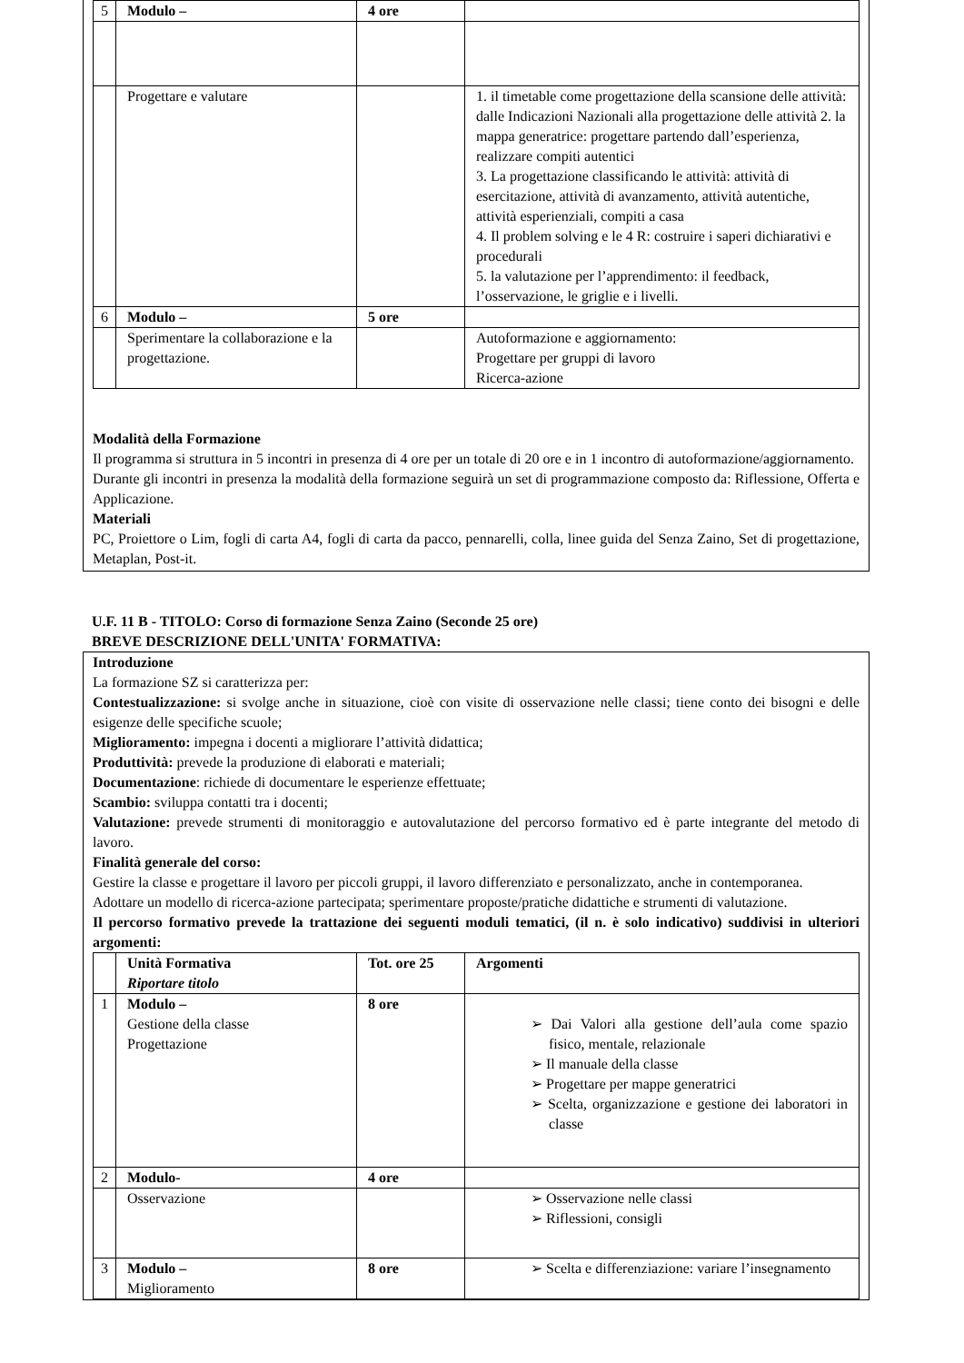| 5 | Modulo – | 4 ore | |
| | Progettare e valutare | | 1. il timetable come progettazione della scansione delle attività: dalle Indicazioni Nazionali alla progettazione delle attività 2. la mappa generatrice: progettare partendo dall’esperienza, realizzare compiti autentici 3. La progettazione classificando le attività: attività di esercitazione, attività di avanzamento, attività autentiche, attività esperienziali, compiti a casa 4. Il problem solving e le 4 R: costruire i saperi dichiarativi e procedurali 5. la valutazione per l’apprendimento: il feedback, l’osservazione, le griglie e i livelli. |
| 6 | Modulo – | 5 ore | |
| | Sperimentare la collaborazione e la progettazione. | | Autoformazione e aggiornamento: Progettare per gruppi di lavoro Ricerca-azione |
Modalità della Formazione
Il programma si struttura in 5 incontri in presenza di 4 ore per un totale di 20 ore e in 1 incontro di autoformazione/aggiornamento.
Durante gli incontri in presenza la modalità della formazione seguirà un set di programmazione composto da: Riflessione, Offerta e Applicazione.
Materiali
PC, Proiettore o Lim, fogli di carta A4, fogli di carta da pacco, pennarelli, colla, linee guida del Senza Zaino, Set di progettazione, Metaplan, Post-it.
U.F. 11 B - TITOLO: Corso di formazione Senza Zaino (Seconde 25 ore)
BREVE DESCRIZIONE DELL'UNITA' FORMATIVA:
Introduzione
La formazione SZ si caratterizza per:
Contestualizzazione: si svolge anche in situazione, cioè con visite di osservazione nelle classi; tiene conto dei bisogni e delle esigenze delle specifiche scuole;
Miglioramento: impegna i docenti a migliorare l’attività didattica;
Produttività: prevede la produzione di elaborati e materiali;
Documentazione: richiede di documentare le esperienze effettuate;
Scambio: sviluppa contatti tra i docenti;
Valutazione: prevede strumenti di monitoraggio e autovalutazione del percorso formativo ed è parte integrante del metodo di lavoro.
Finalità generale del corso:
Gestire la classe e progettare il lavoro per piccoli gruppi, il lavoro differenziato e personalizzato, anche in contemporanea.
Adottare un modello di ricerca-azione partecipata; sperimentare proposte/pratiche didattiche e strumenti di valutazione.
Il percorso formativo prevede la trattazione dei seguenti moduli tematici, (il n. è solo indicativo) suddivisi in ulteriori argomenti:
| | Unità Formativa Riportare titolo | Tot. ore 25 | Argomenti |
| 1 | Modulo – Gestione della classe Progettazione | 8 ore | ➢ Dai Valori alla gestione dell’aula come spazio fisico, mentale, relazionale ➢ Il manuale della classe ➢ Progettare per mappe generatrici ➢ Scelta, organizzazione e gestione dei laboratori in classe |
| 2 | Modulo- | 4 ore | |
| | Osservazione | | ➢ Osservazione nelle classi ➢ Riflessioni, consigli |
| 3 | Modulo – Miglioramento | 8 ore | ➢ Scelta e differenziazione: variare l’insegnamento |